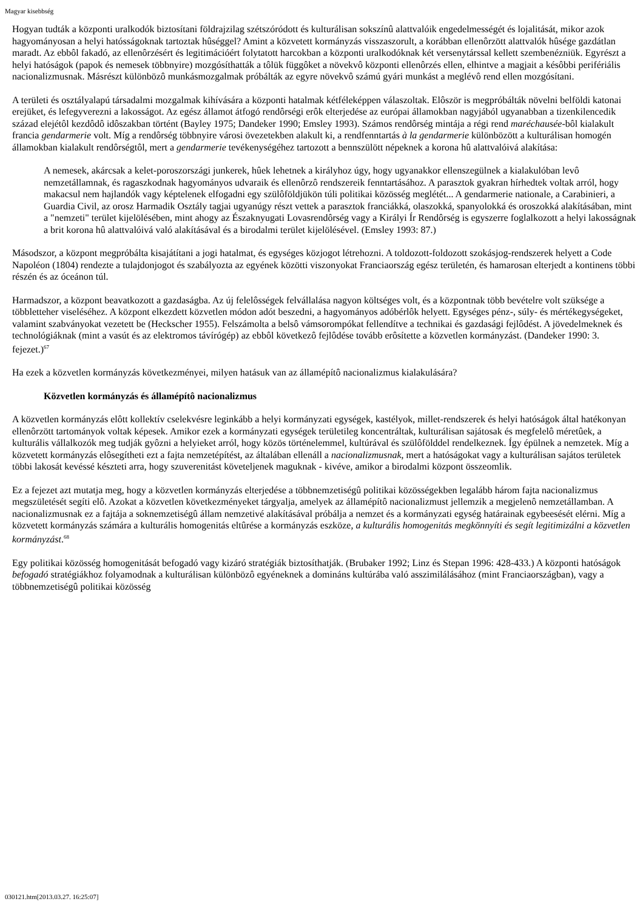Magyar kisebbség
Hogyan tudták a központi uralkodók biztosítani földrajzilag szétszóródott és kulturálisan sokszínû alattvalóik engedelmességét és lojalitását, mikor azok hagyományosan a helyi hatósságoknak tartoztak hûséggel? Amint a közvetett kormányzás visszaszorult, a korábban ellenôrzött alattvalók hûsége gazdátlan maradt. Az ebbôl fakadó, az ellenôrzésért és legitimációért folytatott harcokban a központi uralkodóknak két versenytárssal kellett szembenézniük. Egyrészt a helyi hatóságok (papok és nemesek többnyire) mozgósíthatták a tôlük függôket a növekvô központi ellenôrzés ellen, elhintve a magjait a késôbbi perifériális nacionalizmusnak. Másrészt különbözô munkásmozgalmak próbálták az egyre növekvô számú gyári munkást a meglévô rend ellen mozgósítani.
A területi és osztályalapú társadalmi mozgalmak kihívására a központi hatalmak kétféleképpen válaszoltak. Elôször is megpróbálták növelni belföldi katonai erejüket, és lefegyverezni a lakosságot. Az egész államot átfogó rendôrségi erôk elterjedése az európai államokban nagyjából ugyanabban a tizenkilencedik század elejétôl kezdôdô idôszakban történt (Bayley 1975; Dandeker 1990; Emsley 1993). Számos rendôrség mintája a régi rend maréchausée-bôl kialakult francia gendarmerie volt. Míg a rendôrség többnyire városi övezetekben alakult ki, a rendfenntartás à la gendarmerie különbözött a kulturálisan homogén államokban kialakult rendôrségtôl, mert a gendarmerie tevékenységéhez tartozott a bennszülött népeknek a korona hû alattvalóivá alakítása:
A nemesek, akárcsak a kelet-poroszországi junkerek, hûek lehetnek a királyhoz úgy, hogy ugyanakkor ellenszegülnek a kialakulóban levô nemzetállamnak, és ragaszkodnak hagyományos udvaraik és ellenôrzô rendszereik fenntartásához. A parasztok gyakran hírhedtek voltak arról, hogy makacsul nem hajlandók vagy képtelenek elfogadni egy szülôföldjükön túli politikai közösség meglétét... A gendarmerie nationale, a Carabinieri, a Guardia Civil, az orosz Harmadik Osztály tagjai ugyanúgy részt vettek a parasztok franciákká, olaszokká, spanyolokká és oroszokká alakításában, mint a "nemzeti" terület kijelölésében, mint ahogy az Északnyugati Lovasrendôrség vagy a Királyi Ír Rendôrség is egyszerre foglalkozott a helyi lakosságnak a brit korona hû alattvalóivá való alakításával és a birodalmi terület kijelölésével. (Emsley 1993: 87.)
Másodszor, a központ megpróbálta kisajátítani a jogi hatalmat, és egységes közjogot létrehozni. A toldozott-foldozott szokásjog-rendszerek helyett a Code Napoléon (1804) rendezte a tulajdonjogot és szabályozta az egyének közötti viszonyokat Franciaország egész területén, és hamarosan elterjedt a kontinens többi részén és az óceánon túl.
Harmadszor, a központ beavatkozott a gazdaságba. Az új felelôsségek felvállalása nagyon költséges volt, és a központnak több bevételre volt szüksége a többletteher viseléséhez. A központ elkezdett közvetlen módon adót beszedni, a hagyományos adóbérlôk helyett. Egységes pénz-, súly- és mértékegységeket, valamint szabványokat vezetett be (Heckscher 1955). Felszámolta a belsô vámsorompókat fellendítve a technikai és gazdasági fejlôdést. A jövedelmeknek és technológiáknak (mint a vasút és az elektromos távírógép) az ebbôl következô fejlôdése tovább erôsítette a közvetlen kormányzást. (Dandeker 1990: 3. fejezet.)<sup>67</sup>
Ha ezek a közvetlen kormányzás következményei, milyen hatásuk van az államépítô nacionalizmus kialakulására?
Közvetlen kormányzás és államépítô nacionalizmus
A közvetlen kormányzás elôtt kollektív cselekvésre leginkább a helyi kormányzati egységek, kastélyok, millet-rendszerek és helyi hatóságok által hatékonyan ellenôrzött tartományok voltak képesek. Amikor ezek a kormányzati egységek területileg koncentráltak, kulturálisan sajátosak és megfelelô méretûek, a kulturális vállalkozók meg tudják gyôzni a helyieket arról, hogy közös történelemmel, kultúrával és szülôfölddel rendelkeznek. Így épülnek a nemzetek. Míg a közvetett kormányzás elôsegítheti ezt a fajta nemzetépítést, az általában ellenáll a nacionalizmusnak, mert a hatóságokat vagy a kulturálisan sajátos területek többi lakosát kevéssé készteti arra, hogy szuverenitást követeljenek maguknak - kivéve, amikor a birodalmi központ összeomlik.
Ez a fejezet azt mutatja meg, hogy a közvetlen kormányzás elterjedése a többnemzetiségû politikai közösségekben legalább három fajta nacionalizmus megszületését segíti elô. Azokat a közvetlen következményeket tárgyalja, amelyek az államépítô nacionalizmust jellemzik a megjelenô nemzetállamban. A nacionalizmusnak ez a fajtája a soknemzetiségû állam nemzetivé alakításával próbálja a nemzet és a kormányzati egység határainak egybeesését elérni. Míg a közvetett kormányzás számára a kulturális homogenitás eltûrése a kormányzás eszköze, a kulturális homogenitás megkönnyíti és segít legitimizálni a közvetlen kormányzást.<sup>68</sup>
Egy politikai közösség homogenitását befogadó vagy kizáró stratégiák biztosíthatják. (Brubaker 1992; Linz és Stepan 1996: 428-433.) A központi hatóságok befogadó stratégiákhoz folyamodnak a kulturálisan különbözô egyéneknek a domináns kultúrába való asszimilálásához (mint Franciaországban), vagy a többnemzetiségû politikai közösség
030121.htm[2013.03.27. 16:25:07]